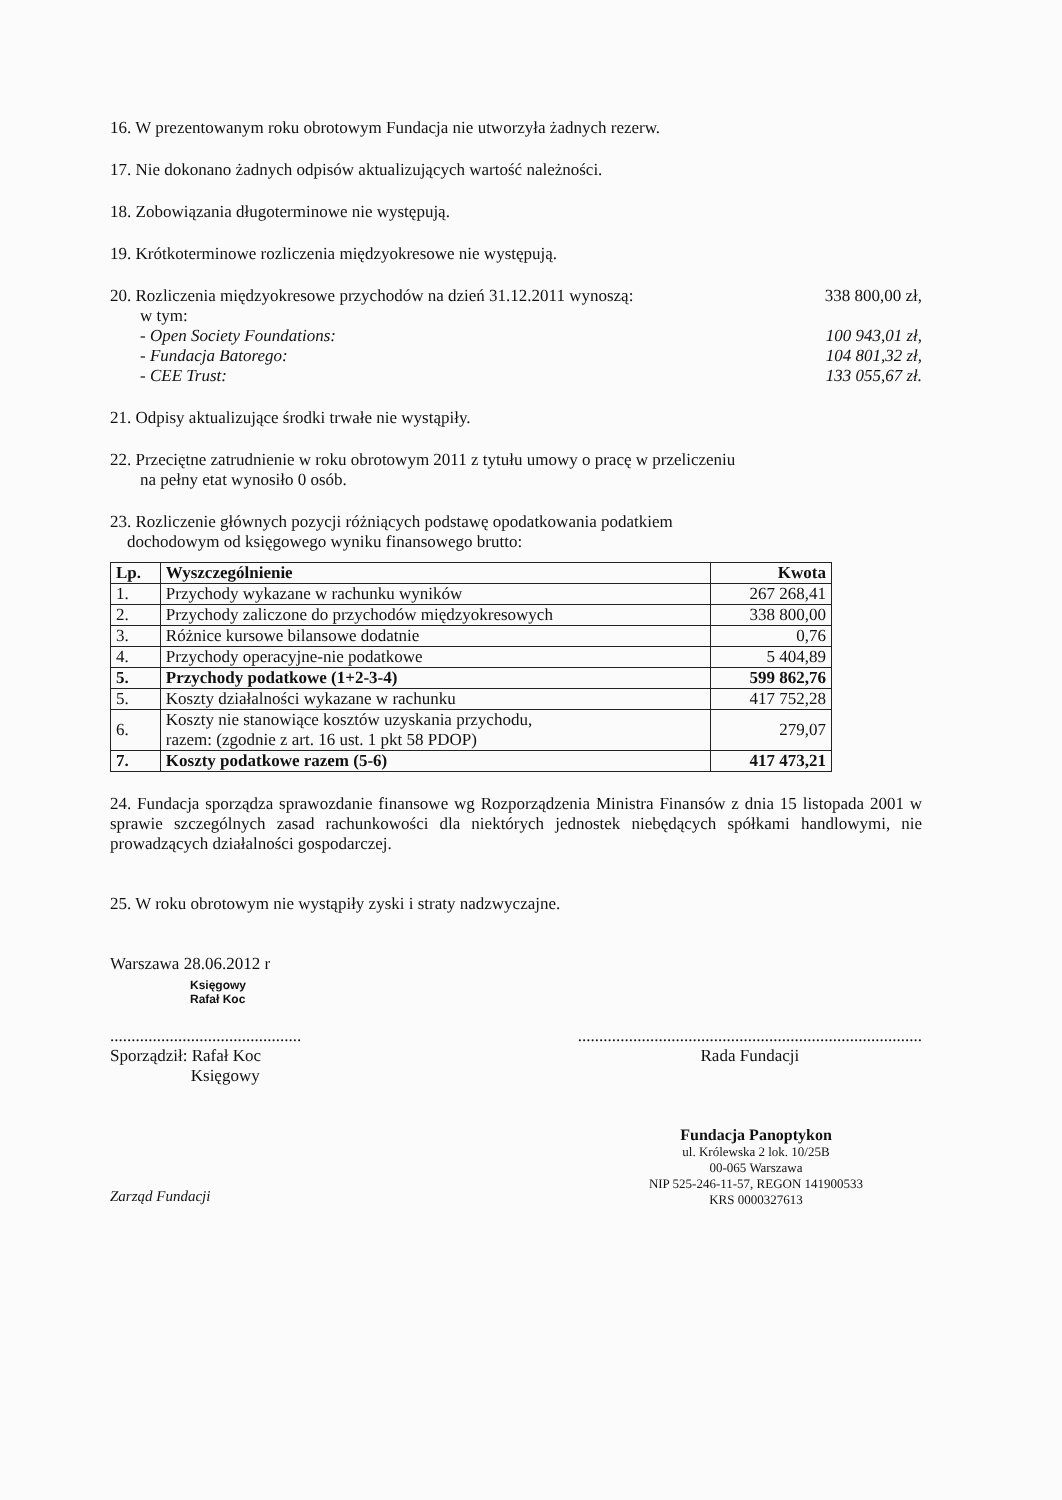16. W prezentowanym roku obrotowym Fundacja nie utworzyła żadnych rezerw.
17. Nie dokonano żadnych odpisów aktualizujących wartość należności.
18. Zobowiązania długoterminowe nie występują.
19. Krótkoterminowe rozliczenia międzyokresowe nie występują.
20. Rozliczenia międzyokresowe przychodów na dzień 31.12.2011 wynoszą: 338 800,00 zł,
w tym:
- Open Society Foundations: 100 943,01 zł,
- Fundacja Batorego: 104 801,32 zł,
- CEE Trust: 133 055,67 zł.
21. Odpisy aktualizujące środki trwałe nie wystąpiły.
22. Przeciętne zatrudnienie w roku obrotowym 2011 z tytułu umowy o pracę w przeliczeniu
na pełny etat wynosiło 0 osób.
23. Rozliczenie głównych pozycji różniących podstawę opodatkowania podatkiem
dochodowym od księgowego wyniku finansowego brutto:
| Lp. | Wyszczególnienie | Kwota |
| --- | --- | --- |
| 1. | Przychody wykazane w rachunku wyników | 267 268,41 |
| 2. | Przychody zaliczone do przychodów międzyokresowych | 338 800,00 |
| 3. | Różnice kursowe bilansowe dodatnie | 0,76 |
| 4. | Przychody operacyjne-nie podatkowe | 5 404,89 |
| 5. | Przychody podatkowe (1+2-3-4) | 599 862,76 |
| 5. | Koszty działalności wykazane w rachunku | 417 752,28 |
| 6. | Koszty nie stanowiące kosztów uzyskania przychodu, razem: (zgodnie z art. 16 ust. 1 pkt 58 PDOP) | 279,07 |
| 7. | Koszty podatkowe razem (5-6) | 417 473,21 |
24. Fundacja sporządza sprawozdanie finansowe wg Rozporządzenia Ministra Finansów z dnia 15 listopada 2001 w sprawie szczególnych zasad rachunkowości dla niektórych jednostek niebędących spółkami handlowymi, nie prowadzących działalności gospodarczej.
25. W roku obrotowym nie wystąpiły zyski i straty nadzwyczajne.
Warszawa 28.06.2012 r
Księgowy
Rafał Koc
.............................................
Sporządził: Rafał Koc
Księgowy
.................................................................................
Rada Fundacji
Fundacja Panoptykon
ul. Królewska 2 lok. 10/25B
00-065 Warszawa
NIP 525-246-11-57, REGON 141900533
KRS 0000327613
Zarząd Fundacji